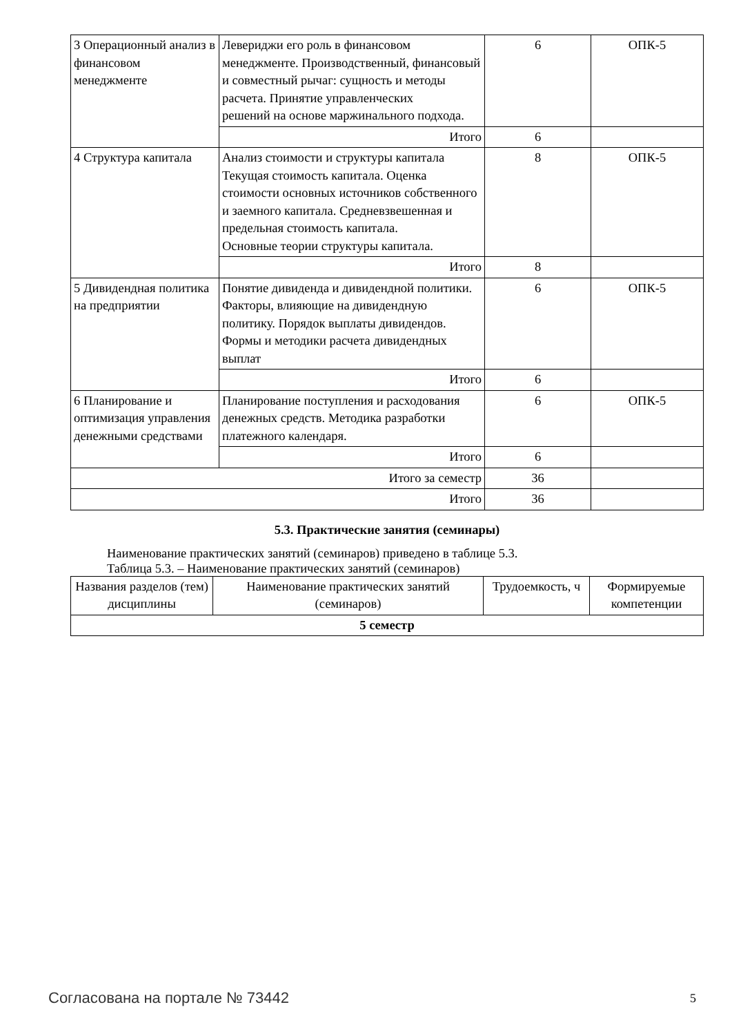| 3 Операционный анализ в финансовом менеджменте | Левериджи его роль в финансовом менеджменте. Производственный, финансовый и совместный рычаг: сущность и методы расчета. Принятие управленческих решений на основе маржинального подхода. | 6 | ОПК-5 |
| | Итого | 6 | |
| 4 Структура капитала | Анализ стоимости и структуры капитала Текущая стоимость капитала. Оценка стоимости основных источников собственного и заемного капитала. Средневзвешенная и предельная стоимость капитала. Основные теории структуры капитала. | 8 | ОПК-5 |
| | Итого | 8 | |
| 5 Дивидендная политика на предприятии | Понятие дивиденда и дивидендной политики. Факторы, влияющие на дивидендную политику. Порядок выплаты дивидендов. Формы и методики расчета дивидендных выплат | 6 | ОПК-5 |
| | Итого | 6 | |
| 6 Планирование и оптимизация управления денежными средствами | Планирование поступления и расходования денежных средств. Методика разработки платежного календаря. | 6 | ОПК-5 |
| | Итого | 6 | |
| Итого за семестр | | 36 | |
| Итого | | 36 | |
5.3. Практические занятия (семинары)
Наименование практических занятий (семинаров) приведено в таблице 5.3.
Таблица 5.3. – Наименование практических занятий (семинаров)
| Названия разделов (тем) дисциплины | Наименование практических занятий (семинаров) | Трудоемкость, ч | Формируемые компетенции |
| --- | --- | --- | --- |
| 5 семестр | | | |
Согласована на портале № 73442 5